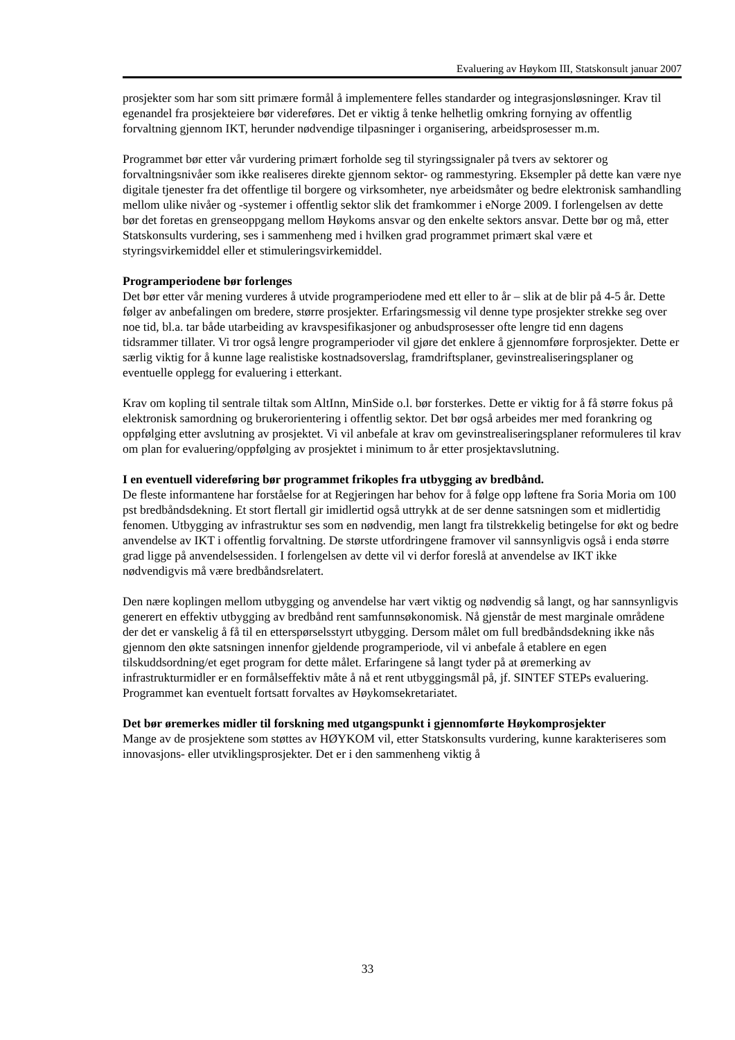Evaluering av Høykom III, Statskonsult januar 2007
prosjekter som har som sitt primære formål å implementere felles standarder og integrasjonsløsninger. Krav til egenandel fra prosjekteiere bør videreføres. Det er viktig å tenke helhetlig omkring fornying av offentlig forvaltning gjennom IKT, herunder nødvendige tilpasninger i organisering, arbeidsprosesser m.m.
Programmet bør etter vår vurdering primært forholde seg til styringssignaler på tvers av sektorer og forvaltningsnivåer som ikke realiseres direkte gjennom sektor- og rammestyring. Eksempler på dette kan være nye digitale tjenester fra det offentlige til borgere og virksomheter, nye arbeidsmåter og bedre elektronisk samhandling mellom ulike nivåer og -systemer i offentlig sektor slik det framkommer i eNorge 2009. I forlengelsen av dette bør det foretas en grenseoppgang mellom Høykoms ansvar og den enkelte sektors ansvar. Dette bør og må, etter Statskonsults vurdering, ses i sammenheng med i hvilken grad programmet primært skal være et styringsvirkemiddel eller et stimuleringsvirkemiddel.
Programperiodene bør forlenges
Det bør etter vår mening vurderes å utvide programperiodene med ett eller to år – slik at de blir på 4-5 år. Dette følger av anbefalingen om bredere, større prosjekter. Erfaringsmessig vil denne type prosjekter strekke seg over noe tid, bl.a. tar både utarbeiding av kravspesifikasjoner og anbudsprosesser ofte lengre tid enn dagens tidsrammer tillater. Vi tror også lengre programperioder vil gjøre det enklere å gjennomføre forprosjekter. Dette er særlig viktig for å kunne lage realistiske kostnadsoverslag, framdriftsplaner, gevinstrealiseringsplaner og eventuelle opplegg for evaluering i etterkant.
Krav om kopling til sentrale tiltak som AltInn, MinSide o.l. bør forsterkes. Dette er viktig for å få større fokus på elektronisk samordning og brukerorientering i offentlig sektor. Det bør også arbeides mer med forankring og oppfølging etter avslutning av prosjektet. Vi vil anbefale at krav om gevinstrealiseringsplaner reformuleres til krav om plan for evaluering/oppfølging av prosjektet i minimum to år etter prosjektavslutning.
I en eventuell videreføring bør programmet frikoples fra utbygging av bredbånd.
De fleste informantene har forståelse for at Regjeringen har behov for å følge opp løftene fra Soria Moria om 100 pst bredbåndsdekning. Et stort flertall gir imidlertid også uttrykk at de ser denne satsningen som et midlertidig fenomen. Utbygging av infrastruktur ses som en nødvendig, men langt fra tilstrekkelig betingelse for økt og bedre anvendelse av IKT i offentlig forvaltning. De største utfordringene framover vil sannsynligvis også i enda større grad ligge på anvendelsessiden. I forlengelsen av dette vil vi derfor foreslå at anvendelse av IKT ikke nødvendigvis må være bredbåndsrelatert.
Den nære koplingen mellom utbygging og anvendelse har vært viktig og nødvendig så langt, og har sannsynligvis generert en effektiv utbygging av bredbånd rent samfunnsøkonomisk. Nå gjenstår de mest marginale områdene der det er vanskelig å få til en etterspørselsstyrt utbygging. Dersom målet om full bredbåndsdekning ikke nås gjennom den økte satsningen innenfor gjeldende programperiode, vil vi anbefale å etablere en egen tilskuddsordning/et eget program for dette målet. Erfaringene så langt tyder på at øremerking av infrastrukturmidler er en formålseffektiv måte å nå et rent utbyggingsmål på, jf. SINTEF STEPs evaluering. Programmet kan eventuelt fortsatt forvaltes av Høykomsekretariatet.
Det bør øremerkes midler til forskning med utgangspunkt i gjennomførte Høykomprosjekter
Mange av de prosjektene som støttes av HØYKOM vil, etter Statskonsults vurdering, kunne karakteriseres som innovasjons- eller utviklingsprosjekter. Det er i den sammenheng viktig å
33